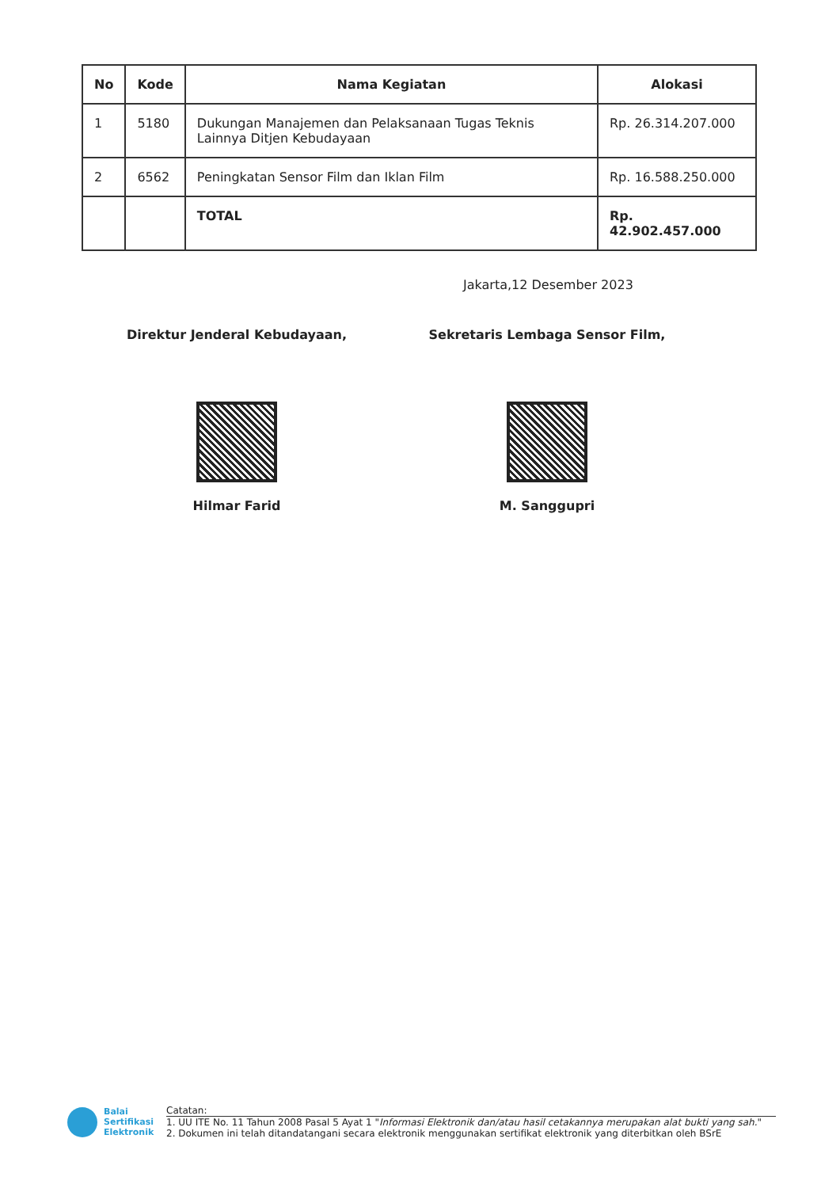| No | Kode | Nama Kegiatan | Alokasi |
| --- | --- | --- | --- |
| 1 | 5180 | Dukungan Manajemen dan Pelaksanaan Tugas Teknis Lainnya Ditjen Kebudayaan | Rp. 26.314.207.000 |
| 2 | 6562 | Peningkatan Sensor Film dan Iklan Film | Rp. 16.588.250.000 |
| | | TOTAL | Rp. 42.902.457.000 |
Jakarta,12 Desember 2023
Direktur Jenderal Kebudayaan,
Hilmar Farid
Sekretaris Lembaga Sensor Film,
M. Sanggupri
Balai
Sertifikasi
Elektronik
Catatan:
1. UU ITE No. 11 Tahun 2008 Pasal 5 Ayat 1 "Informasi Elektronik dan/atau hasil cetakannya merupakan alat bukti yang sah."
2. Dokumen ini telah ditandatangani secara elektronik menggunakan sertifikat elektronik yang diterbitkan oleh BSrE